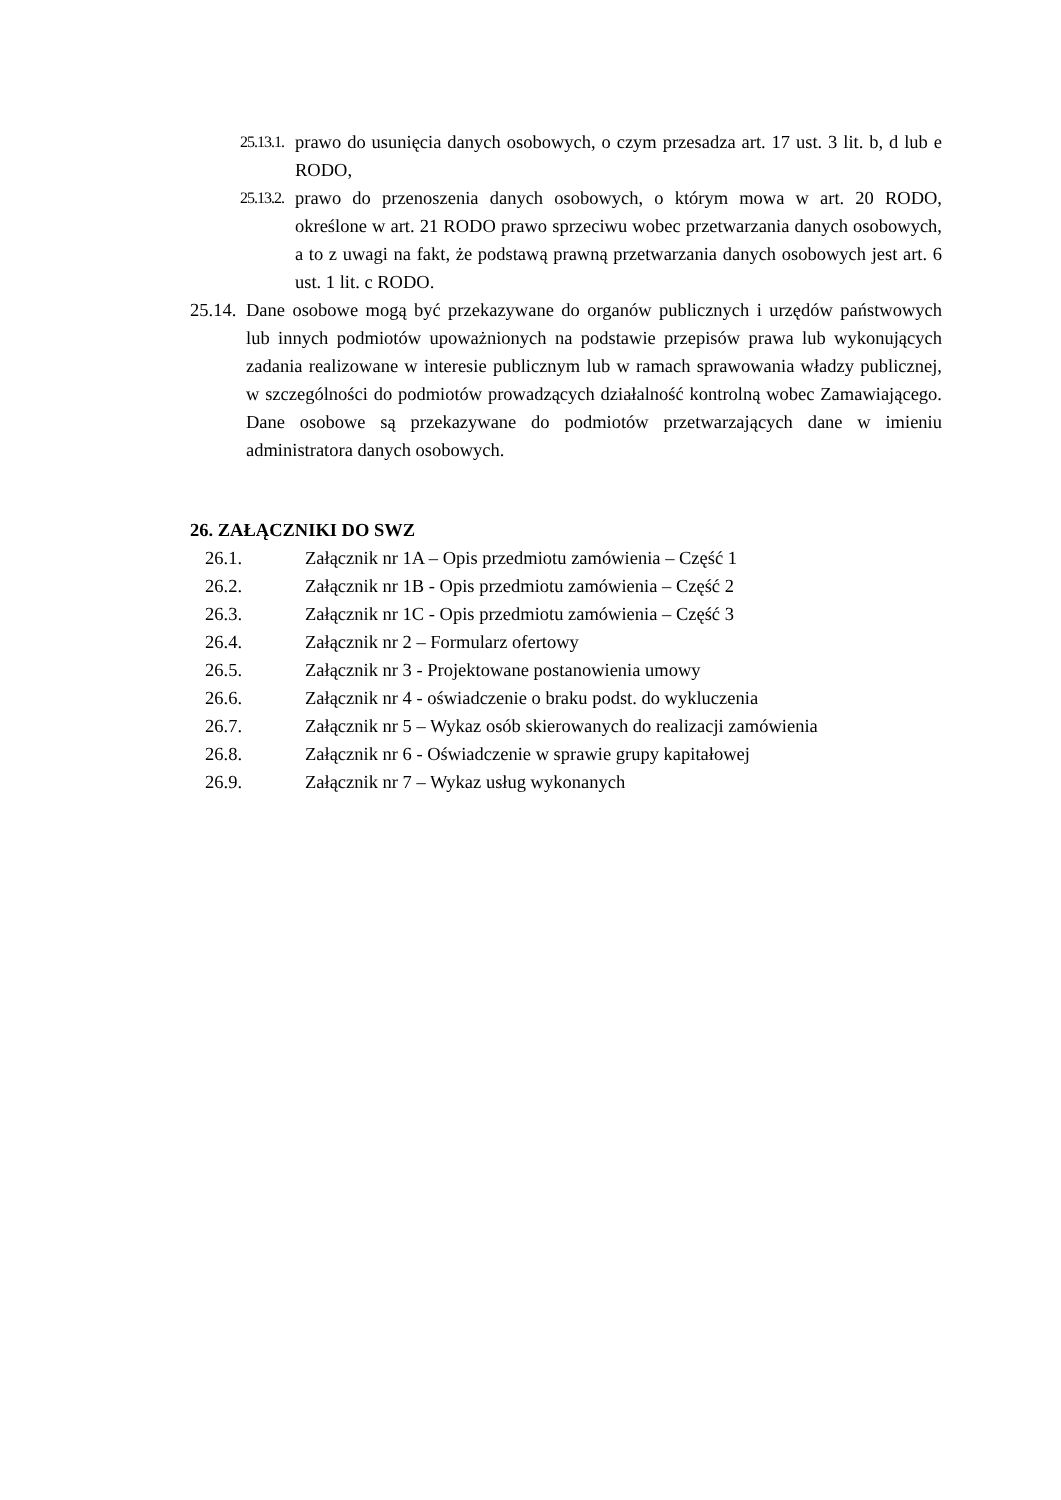25.13.1. prawo do usunięcia danych osobowych, o czym przesadza art. 17 ust. 3 lit. b, d lub e RODO,
25.13.2. prawo do przenoszenia danych osobowych, o którym mowa w art. 20 RODO, określone w art. 21 RODO prawo sprzeciwu wobec przetwarzania danych osobowych, a to z uwagi na fakt, że podstawą prawną przetwarzania danych osobowych jest art. 6 ust. 1 lit. c RODO.
25.14. Dane osobowe mogą być przekazywane do organów publicznych i urzędów państwowych lub innych podmiotów upoważnionych na podstawie przepisów prawa lub wykonujących zadania realizowane w interesie publicznym lub w ramach sprawowania władzy publicznej, w szczególności do podmiotów prowadzących działalność kontrolną wobec Zamawiającego. Dane osobowe są przekazywane do podmiotów przetwarzających dane w imieniu administratora danych osobowych.
26. ZAŁĄCZNIKI DO SWZ
26.1. Załącznik nr 1A – Opis przedmiotu zamówienia – Część 1
26.2. Załącznik nr 1B - Opis przedmiotu zamówienia – Część 2
26.3. Załącznik nr 1C - Opis przedmiotu zamówienia – Część 3
26.4. Załącznik nr 2 – Formularz ofertowy
26.5. Załącznik nr 3 - Projektowane postanowienia umowy
26.6. Załącznik nr 4 - oświadczenie o braku podst. do wykluczenia
26.7. Załącznik nr 5 – Wykaz osób skierowanych do realizacji zamówienia
26.8. Załącznik nr 6 - Oświadczenie w sprawie grupy kapitałowej
26.9. Załącznik nr 7 – Wykaz usług wykonanych